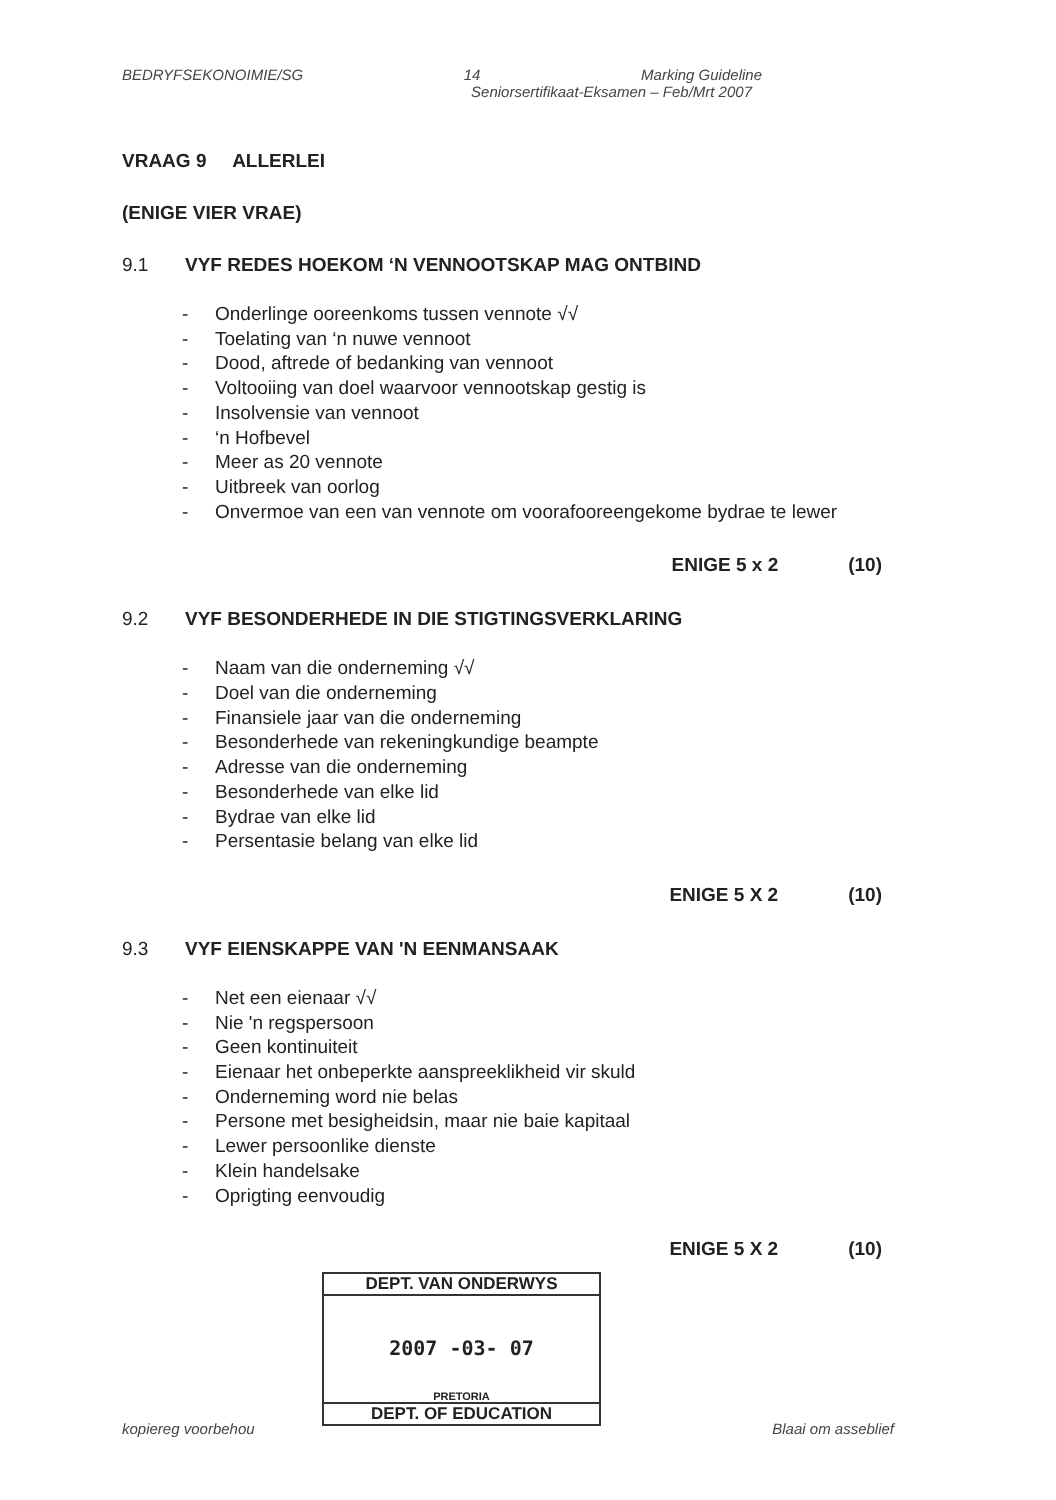BEDRYFSEKONOIMIE/SG 14 Marking Guideline
Seniorsertifikaat-Eksamen – Feb/Mrt 2007
VRAAG 9 ALLERLEI
(ENIGE VIER VRAE)
9.1 VYF REDES HOEKOM ‘N VENNOOTSKAP MAG ONTBIND
- Onderlinge ooreenkoms tussen vennote √√
- Toelating van ‘n nuwe vennoot
- Dood, aftrede of bedanking van vennoot
- Voltooiing van doel waarvoor vennootskap gestig is
- Insolvensie van vennoot
- ‘n Hofbevel
- Meer as 20 vennote
- Uitbreek van oorlog
- Onvermoe van een van vennote om voorafooreengekome bydrae te lewer
ENIGE 5 x 2 (10)
9.2 VYF BESONDERHEDE IN DIE STIGTINGSVERKLARING
- Naam van die onderneming √√
- Doel van die onderneming
- Finansiele jaar van die onderneming
- Besonderhede van rekeningkundige beampte
- Adresse van die onderneming
- Besonderhede van elke lid
- Bydrae van elke lid
- Persentasie belang van elke lid
ENIGE 5 X 2 (10)
9.3 VYF EIENSKAPPE VAN 'N EENMANSAAK
- Net een eienaar √√
- Nie 'n regspersoon
- Geen kontinuiteit
- Eienaar het onbeperkte aanspreeklikheid vir skuld
- Onderneming word nie belas
- Persone met besigheidsin, maar nie baie kapitaal
- Lewer persoonlike dienste
- Klein handelsake
- Oprigting eenvoudig
ENIGE 5 X 2 (10)
DEPT. VAN ONDERWYS
2007 -03- 07
PRETORIA
DEPT. OF EDUCATION
kopiereg voorbehou Blaai om asseblief